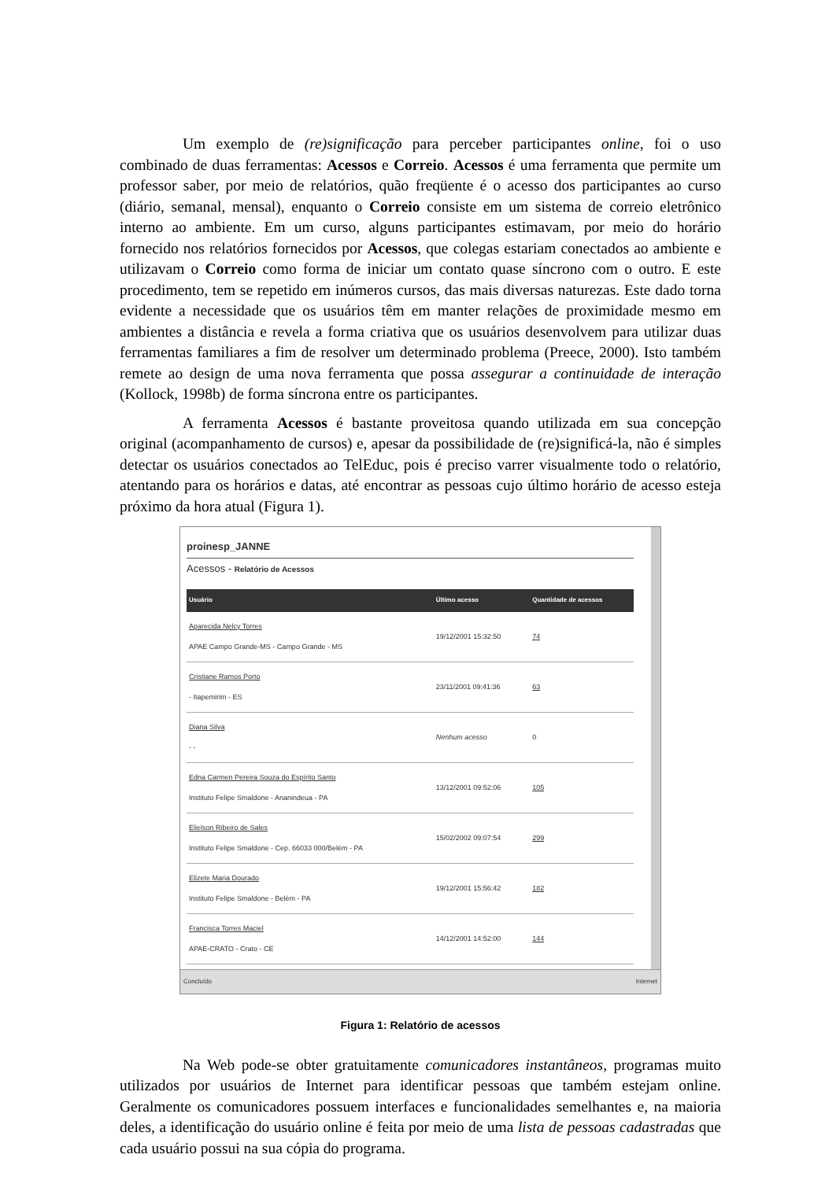Um exemplo de (re)significação para perceber participantes online, foi o uso combinado de duas ferramentas: Acessos e Correio. Acessos é uma ferramenta que permite um professor saber, por meio de relatórios, quão freqüente é o acesso dos participantes ao curso (diário, semanal, mensal), enquanto o Correio consiste em um sistema de correio eletrônico interno ao ambiente. Em um curso, alguns participantes estimavam, por meio do horário fornecido nos relatórios fornecidos por Acessos, que colegas estariam conectados ao ambiente e utilizavam o Correio como forma de iniciar um contato quase síncrono com o outro. E este procedimento, tem se repetido em inúmeros cursos, das mais diversas naturezas. Este dado torna evidente a necessidade que os usuários têm em manter relações de proximidade mesmo em ambientes a distância e revela a forma criativa que os usuários desenvolvem para utilizar duas ferramentas familiares a fim de resolver um determinado problema (Preece, 2000). Isto também remete ao design de uma nova ferramenta que possa assegurar a continuidade de interação (Kollock, 1998b) de forma síncrona entre os participantes.
A ferramenta Acessos é bastante proveitosa quando utilizada em sua concepção original (acompanhamento de cursos) e, apesar da possibilidade de (re)significá-la, não é simples detectar os usuários conectados ao TelEduc, pois é preciso varrer visualmente todo o relatório, atentando para os horários e datas, até encontrar as pessoas cujo último horário de acesso esteja próximo da hora atual (Figura 1).
proinesp_JANNE
Acessos - Relatório de Acessos
| Usuário | Último acesso | Quantidade de acessos |
| --- | --- | --- |
| Aparecida Nelcy Torres APAE Campo Grande-MS - Campo Grande - MS | 19/12/2001 15:32:50 | 74 |
| Cristiane Ramos Porto - Itapemirim - ES | 23/11/2001 09:41:36 | 63 |
| Diana Silva - - | Nenhum acesso | 0 |
| Edna Carmen Pereira Souza do Espírito Santo Instituto Felipe Smaldone - Ananindeua - PA | 13/12/2001 09:52:06 | 105 |
| Elielson Ribeiro de Sales Instituto Felipe Smaldone - Cep. 66033 000/Belém - PA | 15/02/2002 09:07:54 | 299 |
| Elizete Maria Dourado Instituto Felipe Smaldone - Belém - PA | 19/12/2001 15:56:42 | 182 |
| Francisca Torres Maciel APAE-CRATO - Crato - CE | 14/12/2001 14:52:00 | 144 |
Concluído Internet
Figura 1: Relatório de acessos
Na Web pode-se obter gratuitamente comunicadores instantâneos, programas muito utilizados por usuários de Internet para identificar pessoas que também estejam online. Geralmente os comunicadores possuem interfaces e funcionalidades semelhantes e, na maioria deles, a identificação do usuário online é feita por meio de uma lista de pessoas cadastradas que cada usuário possui na sua cópia do programa.